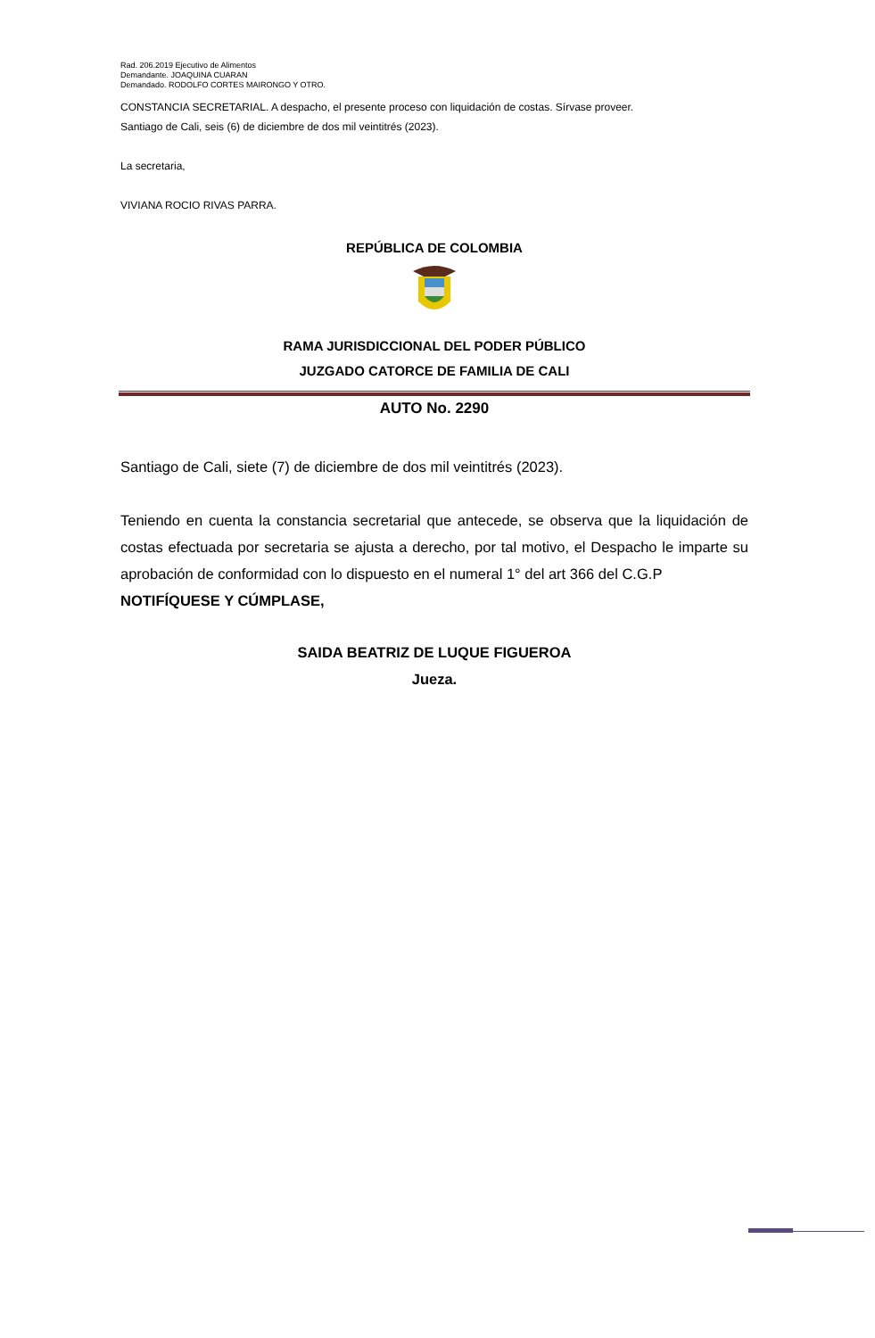Rad. 206.2019 Ejecutivo de Alimentos
Demandante. JOAQUINA CUARAN
Demandado. RODOLFO CORTES MAIRONGO Y OTRO.
CONSTANCIA SECRETARIAL. A despacho, el presente proceso con liquidación de costas. Sírvase proveer.
Santiago de Cali, seis (6) de diciembre de dos mil veintitrés (2023).
La secretaria,
VIVIANA ROCIO RIVAS PARRA.
REPÚBLICA DE COLOMBIA
RAMA JURISDICCIONAL DEL PODER PÚBLICO
JUZGADO CATORCE DE FAMILIA DE CALI
AUTO No. 2290
Santiago de Cali, siete (7) de diciembre de dos mil veintitrés (2023).
Teniendo en cuenta la constancia secretarial que antecede, se observa que la liquidación de costas efectuada por secretaria se ajusta a derecho, por tal motivo, el Despacho le imparte su aprobación de conformidad con lo dispuesto en el numeral 1° del art 366 del C.G.P
NOTIFÍQUESE Y CÚMPLASE,
SAIDA BEATRIZ DE LUQUE FIGUEROA
Jueza.